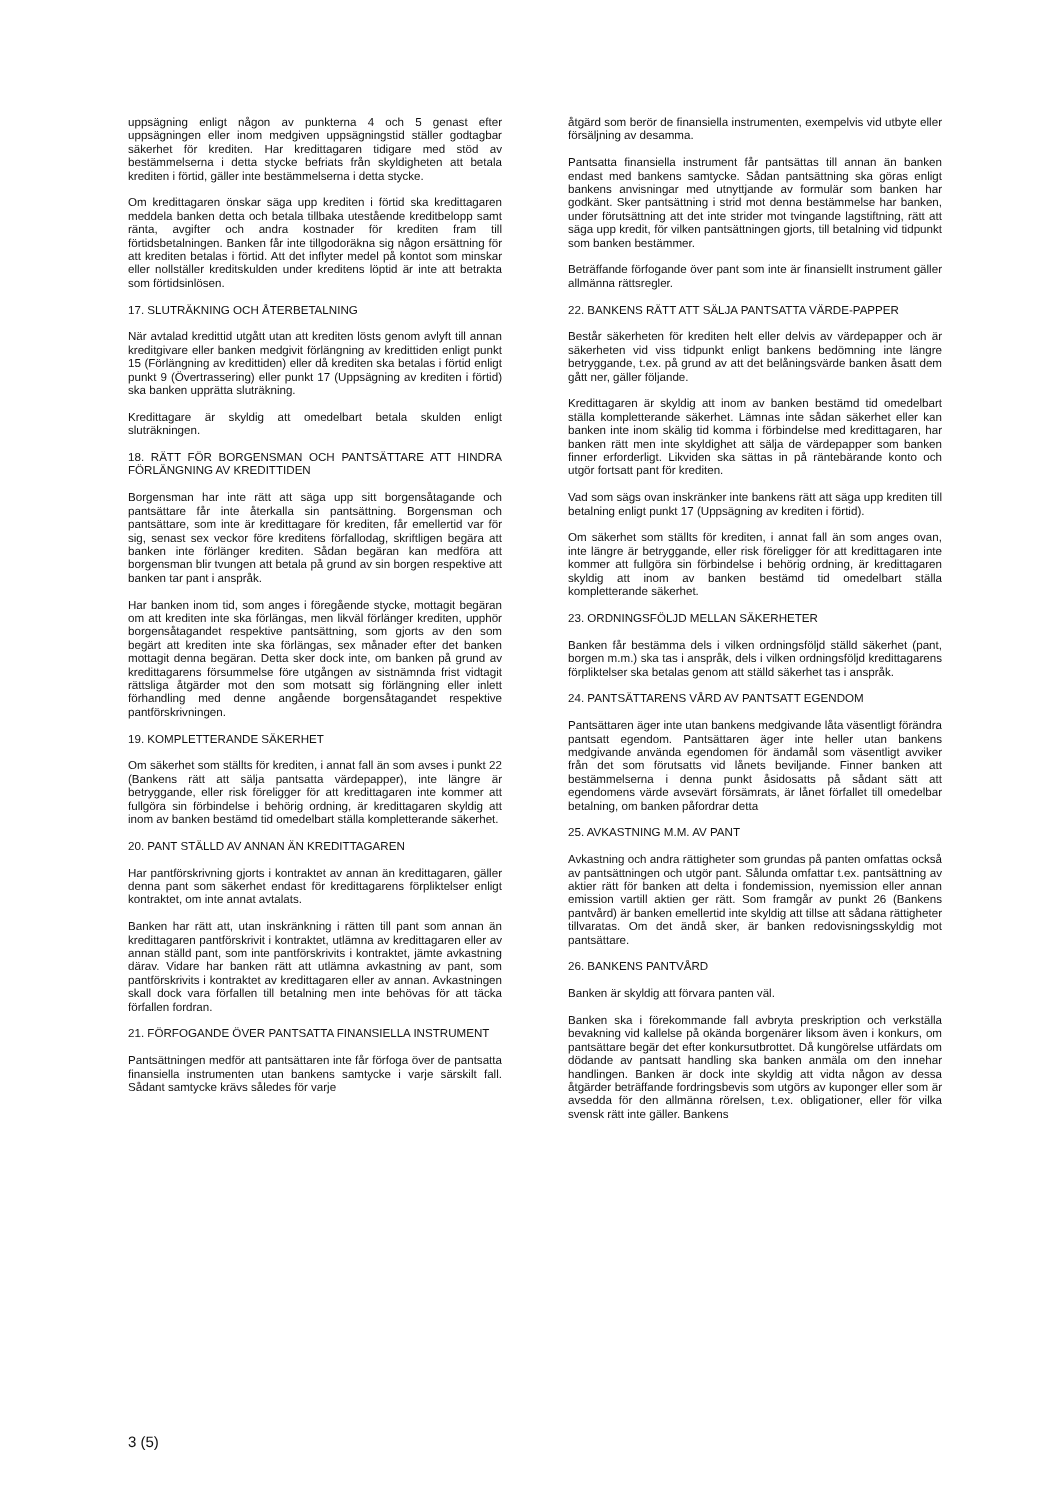uppsägning enligt någon av punkterna 4 och 5 genast efter uppsägningen eller inom medgiven uppsägningstid ställer godtagbar säkerhet för krediten. Har kredittagaren tidigare med stöd av bestämmelserna i detta stycke befriats från skyldigheten att betala krediten i förtid, gäller inte bestämmelserna i detta stycke.
Om kredittagaren önskar säga upp krediten i förtid ska kredittagaren meddela banken detta och betala tillbaka utestående kreditbelopp samt ränta, avgifter och andra kostnader för krediten fram till förtidsbetalningen. Banken får inte tillgodoräkna sig någon ersättning för att krediten betalas i förtid. Att det inflyter medel på kontot som minskar eller nollställer kreditskulden under kreditens löptid är inte att betrakta som förtidsinlösen.
17. SLUTRÄKNING OCH ÅTERBETALNING
När avtalad kredittid utgått utan att krediten lösts genom avlyft till annan kreditgivare eller banken medgivit förlängning av kredittiden enligt punkt 15 (Förlängning av kredittiden) eller då krediten ska betalas i förtid enligt punkt 9 (Övertrassering) eller punkt 17 (Uppsägning av krediten i förtid) ska banken upprätta sluträkning.
Kredittagare är skyldig att omedelbart betala skulden enligt sluträkningen.
18. RÄTT FÖR BORGENSMAN OCH PANTSÄTTARE ATT HINDRA FÖRLÄNGNING AV KREDITTIDEN
Borgensman har inte rätt att säga upp sitt borgensåtagande och pantsättare får inte återkalla sin pantsättning. Borgensman och pantsättare, som inte är kredittagare för krediten, får emellertid var för sig, senast sex veckor före kreditens förfallodag, skriftligen begära att banken inte förlänger krediten. Sådan begäran kan medföra att borgensman blir tvungen att betala på grund av sin borgen respektive att banken tar pant i anspråk.
Har banken inom tid, som anges i föregående stycke, mottagit begäran om att krediten inte ska förlängas, men likväl förlänger krediten, upphör borgensåtagandet respektive pantsättning, som gjorts av den som begärt att krediten inte ska förlängas, sex månader efter det banken mottagit denna begäran. Detta sker dock inte, om banken på grund av kredittagarens försummelse före utgången av sistnämnda frist vidtagit rättsliga åtgärder mot den som motsatt sig förlängning eller inlett förhandling med denne angående borgensåtagandet respektive pantförskrivningen.
19. KOMPLETTERANDE SÄKERHET
Om säkerhet som ställts för krediten, i annat fall än som avses i punkt 22 (Bankens rätt att sälja pantsatta värdepapper), inte längre är betryggande, eller risk föreligger för att kredittagaren inte kommer att fullgöra sin förbindelse i behörig ordning, är kredittagaren skyldig att inom av banken bestämd tid omedelbart ställa kompletterande säkerhet.
20. PANT STÄLLD AV ANNAN ÄN KREDITTAGAREN
Har pantförskrivning gjorts i kontraktet av annan än kredittagaren, gäller denna pant som säkerhet endast för kredittagarens förpliktelser enligt kontraktet, om inte annat avtalats.
Banken har rätt att, utan inskränkning i rätten till pant som annan än kredittagaren pantförskrivit i kontraktet, utlämna av kredittagaren eller av annan ställd pant, som inte pantförskrivits i kontraktet, jämte avkastning därav. Vidare har banken rätt att utlämna avkastning av pant, som pantförskrivits i kontraktet av kredittagaren eller av annan. Avkastningen skall dock vara förfallen till betalning men inte behövas för att täcka förfallen fordran.
21. FÖRFOGANDE ÖVER PANTSATTA FINANSIELLA INSTRUMENT
Pantsättningen medför att pantsättaren inte får förfoga över de pantsatta finansiella instrumenten utan bankens samtycke i varje särskilt fall. Sådant samtycke krävs således för varje
åtgärd som berör de finansiella instrumenten, exempelvis vid utbyte eller försäljning av desamma.
Pantsatta finansiella instrument får pantsättas till annan än banken endast med bankens samtycke. Sådan pantsättning ska göras enligt bankens anvisningar med utnyttjande av formulär som banken har godkänt. Sker pantsättning i strid mot denna bestämmelse har banken, under förutsättning att det inte strider mot tvingande lagstiftning, rätt att säga upp kredit, för vilken pantsättningen gjorts, till betalning vid tidpunkt som banken bestämmer.
Beträffande förfogande över pant som inte är finansiellt instrument gäller allmänna rättsregler.
22. BANKENS RÄTT ATT SÄLJA PANTSATTA VÄRDE-PAPPER
Består säkerheten för krediten helt eller delvis av värdepapper och är säkerheten vid viss tidpunkt enligt bankens bedömning inte längre betryggande, t.ex. på grund av att det belåningsvärde banken åsatt dem gått ner, gäller följande.
Kredittagaren är skyldig att inom av banken bestämd tid omedelbart ställa kompletterande säkerhet. Lämnas inte sådan säkerhet eller kan banken inte inom skälig tid komma i förbindelse med kredittagaren, har banken rätt men inte skyldighet att sälja de värdepapper som banken finner erforderligt. Likviden ska sättas in på räntebärande konto och utgör fortsatt pant för krediten.
Vad som sägs ovan inskränker inte bankens rätt att säga upp krediten till betalning enligt punkt 17 (Uppsägning av krediten i förtid).
Om säkerhet som ställts för krediten, i annat fall än som anges ovan, inte längre är betryggande, eller risk föreligger för att kredittagaren inte kommer att fullgöra sin förbindelse i behörig ordning, är kredittagaren skyldig att inom av banken bestämd tid omedelbart ställa kompletterande säkerhet.
23. ORDNINGSFÖLJD MELLAN SÄKERHETER
Banken får bestämma dels i vilken ordningsföljd ställd säkerhet (pant, borgen m.m.) ska tas i anspråk, dels i vilken ordningsföljd kredittagarens förpliktelser ska betalas genom att ställd säkerhet tas i anspråk.
24. PANTSÄTTARENS VÅRD AV PANTSATT EGENDOM
Pantsättaren äger inte utan bankens medgivande låta väsentligt förändra pantsatt egendom. Pantsättaren äger inte heller utan bankens medgivande använda egendomen för ändamål som väsentligt avviker från det som förutsatts vid lånets beviljande. Finner banken att bestämmelserna i denna punkt åsidosatts på sådant sätt att egendomens värde avsevärt försämrats, är lånet förfallet till omedelbar betalning, om banken påfordrar detta
25. AVKASTNING M.M. AV PANT
Avkastning och andra rättigheter som grundas på panten omfattas också av pantsättningen och utgör pant. Sålunda omfattar t.ex. pantsättning av aktier rätt för banken att delta i fondemission, nyemission eller annan emission vartill aktien ger rätt. Som framgår av punkt 26 (Bankens pantvård) är banken emellertid inte skyldig att tillse att sådana rättigheter tillvaratas. Om det ändå sker, är banken redovisningsskyldig mot pantsättare.
26. BANKENS PANTVÅRD
Banken är skyldig att förvara panten väl.
Banken ska i förekommande fall avbryta preskription och verkställa bevakning vid kallelse på okända borgenärer liksom även i konkurs, om pantsättare begär det efter konkursutbrottet. Då kungörelse utfärdats om dödande av pantsatt handling ska banken anmäla om den innehar handlingen. Banken är dock inte skyldig att vidta någon av dessa åtgärder beträffande fordringsbevis som utgörs av kuponger eller som är avsedda för den allmänna rörelsen, t.ex. obligationer, eller för vilka svensk rätt inte gäller. Bankens
3 (5)